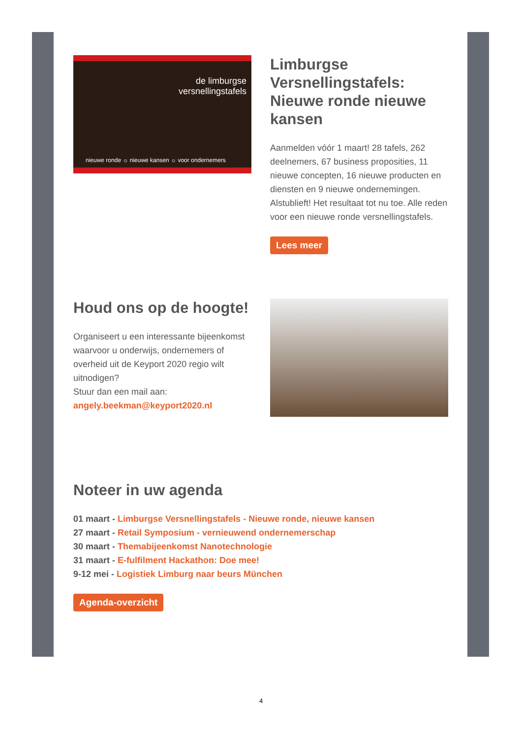de limburgse
versnellingstafels
nieuwe ronde ☼ nieuwe kansen ☼ voor ondernemers
Limburgse Versnellingstafels: Nieuwe ronde nieuwe kansen
Aanmelden vóór 1 maart! 28 tafels, 262 deelnemers, 67 business proposities, 11 nieuwe concepten, 16 nieuwe producten en diensten en 9 nieuwe ondernemingen. Alstublieft! Het resultaat tot nu toe. Alle reden voor een nieuwe ronde versnellingstafels.
Lees meer
Houd ons op de hoogte!
Organiseert u een interessante bijeenkomst waarvoor u onderwijs, ondernemers of overheid uit de Keyport 2020 regio wilt uitnodigen?
Stuur dan een mail aan:
angely.beekman@keyport2020.nl
Noteer in uw agenda
01 maart - Limburgse Versnellingstafels - Nieuwe ronde, nieuwe kansen
27 maart - Retail Symposium - vernieuwend ondernemerschap
30 maart - Themabijeenkomst Nanotechnologie
31 maart - E-fulfilment Hackathon: Doe mee!
9-12 mei - Logistiek Limburg naar beurs München
Agenda-overzicht
4